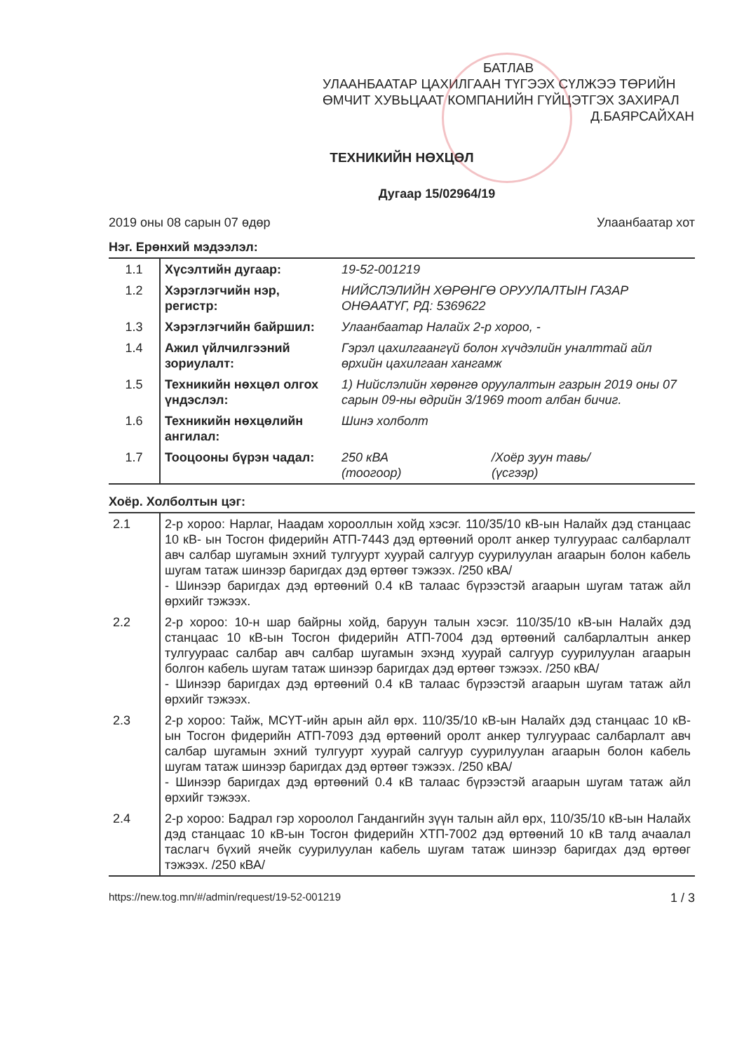БАТЛАВ
УЛААНБААТАР ЦАХИЛГААН ТҮГЭЭХ СҮЛЖЭЭ ТӨРИЙН ӨМЧИТ ХУВЬЦААТ КОМПАНИЙН ГҮЙЦЭТГЭХ ЗАХИРАЛ Д.БАЯРСАЙХАН
ТЕХНИКИЙН НӨХЦӨЛ
Дугаар 15/02964/19
2019 оны 08 сарын 07 өдөр Улаанбаатар хот
Нэг. Ерөнхий мэдээлэл:
| 1.1 | Хүсэлтийн дугаар: | 19-52-001219 | |
| 1.2 | Хэрэглэгчийн нэр, регистр: | НИЙСЛЭЛИЙН ХӨРӨНГӨ ОРУУЛАЛТЫН ГАЗАР ОНӨААТҮГ, РД: 5369622 | |
| 1.3 | Хэрэглэгчийн байршил: | Улаанбаатар Налайх 2-р хороо, - | |
| 1.4 | Ажил үйлчилгээний зориулалт: | Гэрэл цахилгаангүй болон хүчдэлийн уналттай айл өрхийн цахилгаан хангамж | |
| 1.5 | Техникийн нөхцөл олгох үндэслэл: | 1) Нийслэлийн хөрөнгө оруулалтын газрын 2019 оны 07 сарын 09-ны өдрийн 3/1969 тоот албан бичиг. | |
| 1.6 | Техникийн нөхцөлийн ангилал: | Шинэ холболт | |
| 1.7 | Тооцооны бүрэн чадал: | 250 кВА (тоогоор) | /Хоёр зуун тавь/ (үсгээр) |
Хоёр. Холболтын цэг:
| 2.1 | 2-р хороо: Нарлаг, Наадам хорооллын хойд хэсэг. 110/35/10 кВ-ын Налайх дэд станцаас 10 кВ- ын Тосгон фидерийн АТП-7443 дэд өртөөний оролт анкер тулгуураас салбарлалт авч салбар шугамын эхний тулгуурт хуурай салгуур суурилуулан агаарын болон кабель шугам татаж шинээр баригдах дэд өртөөг тэжээх. /250 кВА/ - Шинээр баригдах дэд өртөөний 0.4 кВ талаас бүрээстэй агаарын шугам татаж айл өрхийг тэжээх. |
| 2.2 | 2-р хороо: 10-н шар байрны хойд, баруун талын хэсэг. 110/35/10 кВ-ын Налайх дэд станцаас 10 кВ-ын Тосгон фидерийн АТП-7004 дэд өртөөний салбарлалтын анкер тулгуураас салбар авч салбар шугамын эхэнд хуурай салгуур суурилуулан агаарын болгон кабель шугам татаж шинээр баригдах дэд өртөөг тэжээх. /250 кВА/ - Шинээр баригдах дэд өртөөний 0.4 кВ талаас бүрээстэй агаарын шугам татаж айл өрхийг тэжээх. |
| 2.3 | 2-р хороо: Тайж, МСҮТ-ийн арын айл өрх. 110/35/10 кВ-ын Налайх дэд станцаас 10 кВ- ын Тосгон фидерийн АТП-7093 дэд өртөөний оролт анкер тулгуураас салбарлалт авч салбар шугамын эхний тулгуурт хуурай салгуур суурилуулан агаарын болон кабель шугам татаж шинээр баригдах дэд өртөөг тэжээх. /250 кВА/ - Шинээр баригдах дэд өртөөний 0.4 кВ талаас бүрээстэй агаарын шугам татаж айл өрхийг тэжээх. |
| 2.4 | 2-р хороо: Бадрал гэр хороолол Гандангийн зүүн талын айл өрх, 110/35/10 кВ-ын Налайх дэд станцаас 10 кВ-ын Тосгон фидерийн ХТП-7002 дэд өртөөний 10 кВ талд ачаалал таслагч бүхий ячейк суурилуулан кабель шугам татаж шинээр баригдах дэд өртөөг тэжээх. /250 кВА/ |
https://new.tog.mn/#/admin/request/19-52-001219 1 / 3